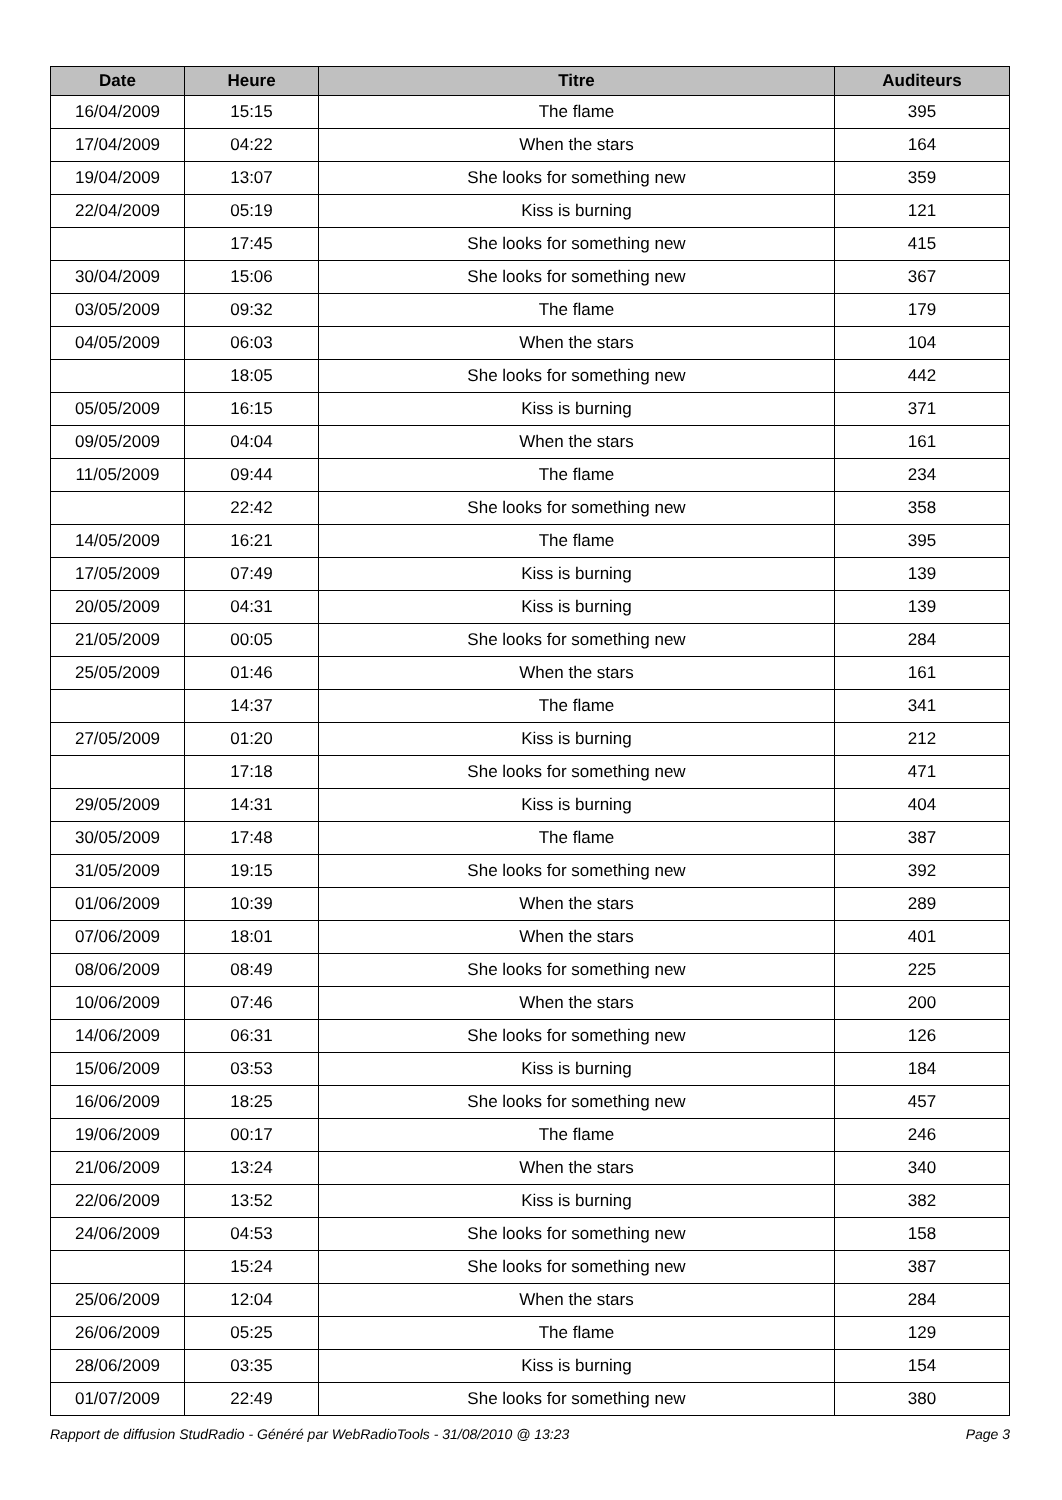| Date | Heure | Titre | Auditeurs |
| --- | --- | --- | --- |
| 16/04/2009 | 15:15 | The flame | 395 |
| 17/04/2009 | 04:22 | When the stars | 164 |
| 19/04/2009 | 13:07 | She looks for something new | 359 |
| 22/04/2009 | 05:19 | Kiss is burning | 121 |
| | 17:45 | She looks for something new | 415 |
| 30/04/2009 | 15:06 | She looks for something new | 367 |
| 03/05/2009 | 09:32 | The flame | 179 |
| 04/05/2009 | 06:03 | When the stars | 104 |
| | 18:05 | She looks for something new | 442 |
| 05/05/2009 | 16:15 | Kiss is burning | 371 |
| 09/05/2009 | 04:04 | When the stars | 161 |
| 11/05/2009 | 09:44 | The flame | 234 |
| | 22:42 | She looks for something new | 358 |
| 14/05/2009 | 16:21 | The flame | 395 |
| 17/05/2009 | 07:49 | Kiss is burning | 139 |
| 20/05/2009 | 04:31 | Kiss is burning | 139 |
| 21/05/2009 | 00:05 | She looks for something new | 284 |
| 25/05/2009 | 01:46 | When the stars | 161 |
| | 14:37 | The flame | 341 |
| 27/05/2009 | 01:20 | Kiss is burning | 212 |
| | 17:18 | She looks for something new | 471 |
| 29/05/2009 | 14:31 | Kiss is burning | 404 |
| 30/05/2009 | 17:48 | The flame | 387 |
| 31/05/2009 | 19:15 | She looks for something new | 392 |
| 01/06/2009 | 10:39 | When the stars | 289 |
| 07/06/2009 | 18:01 | When the stars | 401 |
| 08/06/2009 | 08:49 | She looks for something new | 225 |
| 10/06/2009 | 07:46 | When the stars | 200 |
| 14/06/2009 | 06:31 | She looks for something new | 126 |
| 15/06/2009 | 03:53 | Kiss is burning | 184 |
| 16/06/2009 | 18:25 | She looks for something new | 457 |
| 19/06/2009 | 00:17 | The flame | 246 |
| 21/06/2009 | 13:24 | When the stars | 340 |
| 22/06/2009 | 13:52 | Kiss is burning | 382 |
| 24/06/2009 | 04:53 | She looks for something new | 158 |
| | 15:24 | She looks for something new | 387 |
| 25/06/2009 | 12:04 | When the stars | 284 |
| 26/06/2009 | 05:25 | The flame | 129 |
| 28/06/2009 | 03:35 | Kiss is burning | 154 |
| 01/07/2009 | 22:49 | She looks for something new | 380 |
Rapport de diffusion StudRadio - Généré par WebRadioTools - 31/08/2010 @ 13:23 Page 3